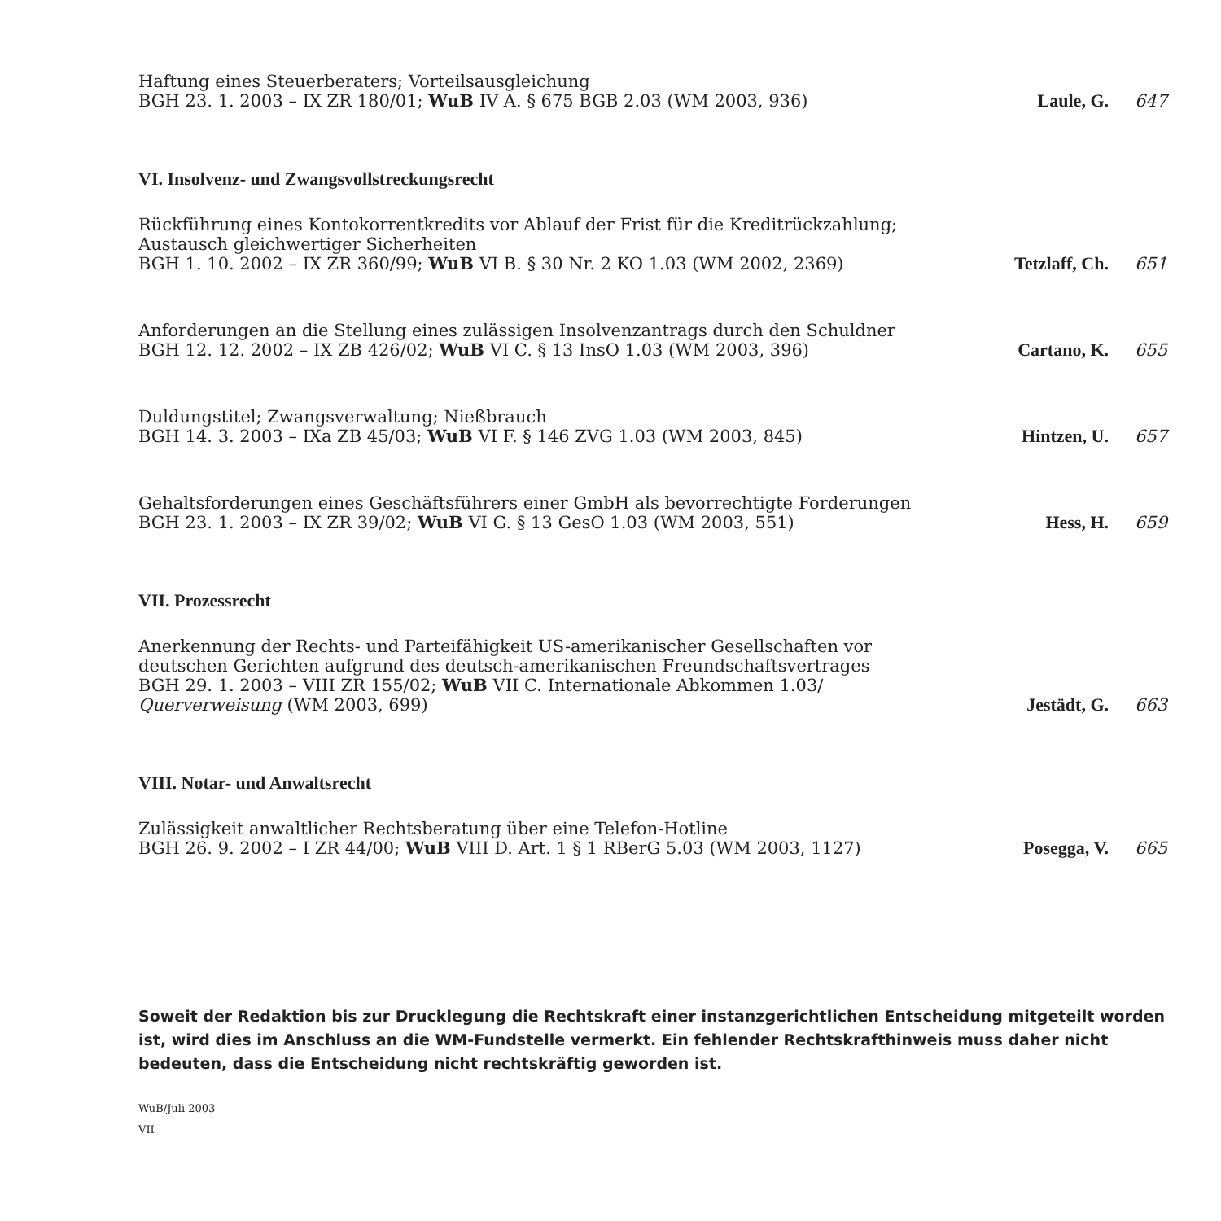Haftung eines Steuerberaters; Vorteilsausgleichung
BGH 23. 1. 2003 – IX ZR 180/01; WuB IV A. § 675 BGB 2.03 (WM 2003, 936)
Laule, G.
647
VI. Insolvenz- und Zwangsvollstreckungsrecht
Rückführung eines Kontokorrentkredits vor Ablauf der Frist für die Kreditrückzahlung;
Austausch gleichwertiger Sicherheiten
BGH 1. 10. 2002 – IX ZR 360/99; WuB VI B. § 30 Nr. 2 KO 1.03 (WM 2002, 2369)
Tetzlaff, Ch.
651
Anforderungen an die Stellung eines zulässigen Insolvenzantrags durch den Schuldner
BGH 12. 12. 2002 – IX ZB 426/02; WuB VI C. § 13 InsO 1.03 (WM 2003, 396)
Cartano, K.
655
Duldungstitel; Zwangsverwaltung; Nießbrauch
BGH 14. 3. 2003 – IXa ZB 45/03; WuB VI F. § 146 ZVG 1.03 (WM 2003, 845)
Hintzen, U.
657
Gehaltsforderungen eines Geschäftsführers einer GmbH als bevorrechtigte Forderungen
BGH 23. 1. 2003 – IX ZR 39/02; WuB VI G. § 13 GesO 1.03 (WM 2003, 551)
Hess, H.
659
VII. Prozessrecht
Anerkennung der Rechts- und Parteifähigkeit US-amerikanischer Gesellschaften vor
deutschen Gerichten aufgrund des deutsch-amerikanischen Freundschaftsvertrages
BGH 29. 1. 2003 – VIII ZR 155/02; WuB VII C. Internationale Abkommen 1.03/
Querverweisung (WM 2003, 699)
Jestädt, G.
663
VIII. Notar- und Anwaltsrecht
Zulässigkeit anwaltlicher Rechtsberatung über eine Telefon-Hotline
BGH 26. 9. 2002 – I ZR 44/00; WuB VIII D. Art. 1 § 1 RBerG 5.03 (WM 2003, 1127)
Posegga, V.
665
Soweit der Redaktion bis zur Drucklegung die Rechtskraft einer instanzgerichtlichen Entscheidung mitgeteilt worden ist, wird dies im Anschluss an die WM-Fundstelle vermerkt. Ein fehlender Rechtskrafthinweis muss daher nicht bedeuten, dass die Entscheidung nicht rechtskräftig geworden ist.
WuB/Juli 2003
VII